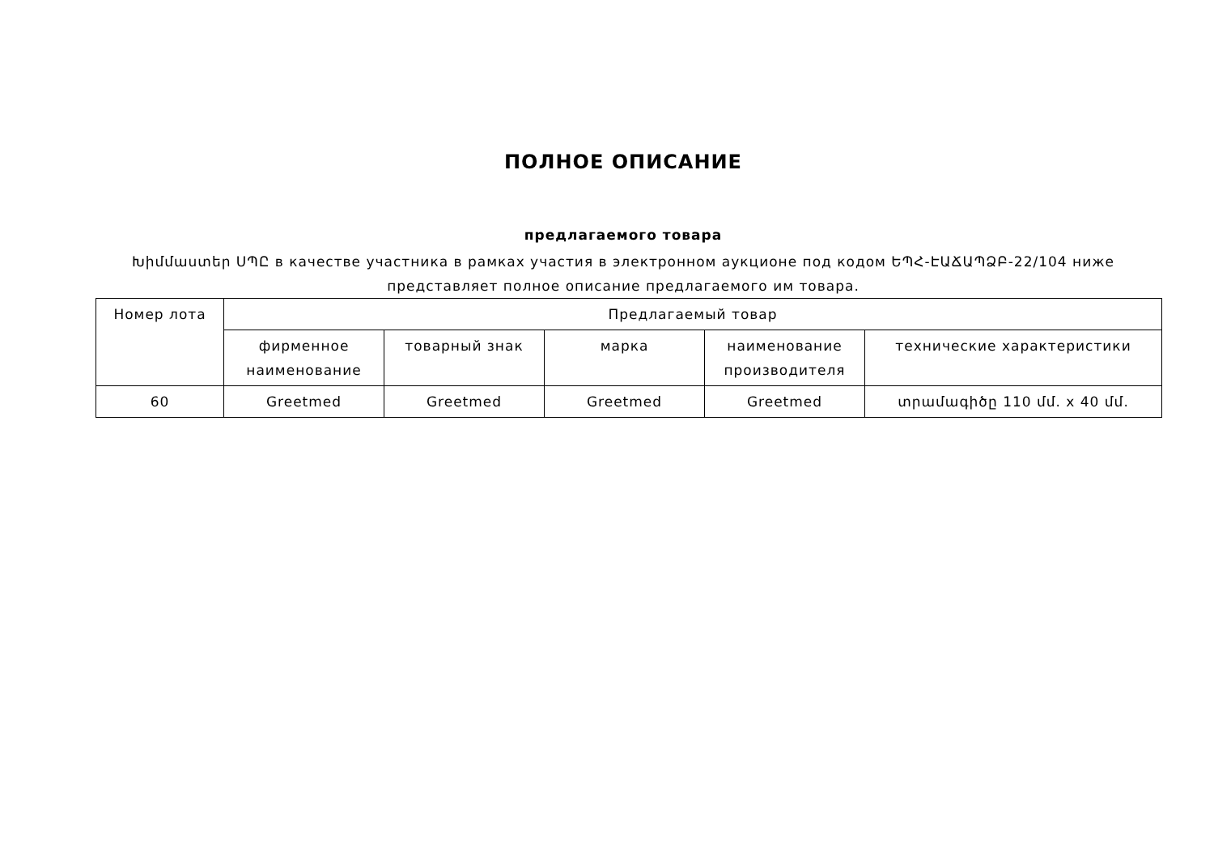ПОЛНОЕ ОПИСАНИЕ
предлагаемого товара
Խիմմաստեր ՍՊԸ в качестве участника в рамках участия в электронном аукционе под кодом ԵՊՀ-ԷԱՃԱՊՁԲ-22/104 ниже представляет полное описание предлагаемого им товара.
| Номер лота | Предлагаемый товар | | | | |
| --- | --- | --- | --- | --- | --- |
| | фирменное наименование | товарный знак | марка | наименование производителя | технические характеристики |
| 60 | Greetmed | Greetmed | Greetmed | Greetmed | տրամագիծը 110 մմ. x 40 մմ. |